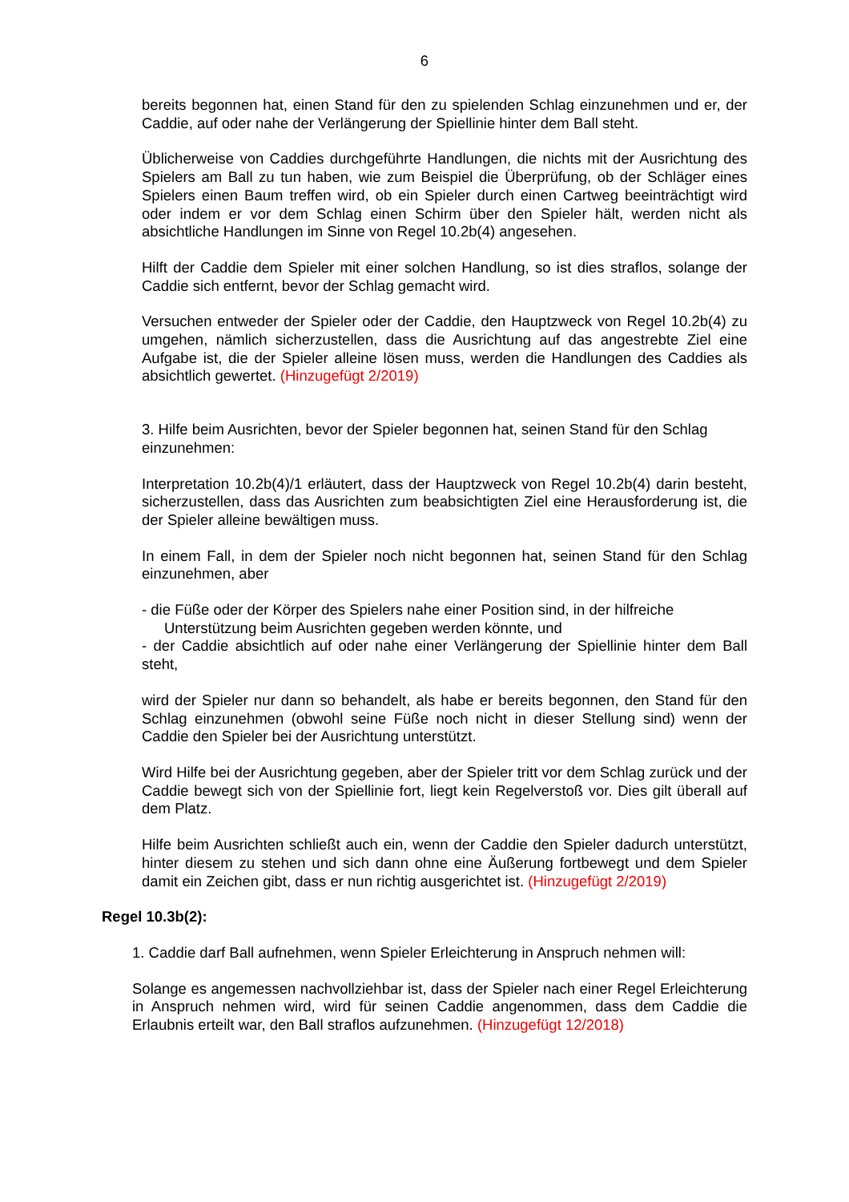6
bereits begonnen hat, einen Stand für den zu spielenden Schlag einzunehmen und er, der Caddie, auf oder nahe der Verlängerung der Spiellinie hinter dem Ball steht.
Üblicherweise von Caddies durchgeführte Handlungen, die nichts mit der Ausrichtung des Spielers am Ball zu tun haben, wie zum Beispiel die Überprüfung, ob der Schläger eines Spielers einen Baum treffen wird, ob ein Spieler durch einen Cartweg beeinträchtigt wird oder indem er vor dem Schlag einen Schirm über den Spieler hält, werden nicht als absichtliche Handlungen im Sinne von Regel 10.2b(4) angesehen.
Hilft der Caddie dem Spieler mit einer solchen Handlung, so ist dies straflos, solange der Caddie sich entfernt, bevor der Schlag gemacht wird.
Versuchen entweder der Spieler oder der Caddie, den Hauptzweck von Regel 10.2b(4) zu umgehen, nämlich sicherzustellen, dass die Ausrichtung auf das angestrebte Ziel eine Aufgabe ist, die der Spieler alleine lösen muss, werden die Handlungen des Caddies als absichtlich gewertet. (Hinzugefügt 2/2019)
3. Hilfe beim Ausrichten, bevor der Spieler begonnen hat, seinen Stand für den Schlag einzunehmen:
Interpretation 10.2b(4)/1 erläutert, dass der Hauptzweck von Regel 10.2b(4) darin besteht, sicherzustellen, dass das Ausrichten zum beabsichtigten Ziel eine Herausforderung ist, die der Spieler alleine bewältigen muss.
In einem Fall, in dem der Spieler noch nicht begonnen hat, seinen Stand für den Schlag einzunehmen, aber
- die Füße oder der Körper des Spielers nahe einer Position sind, in der hilfreiche
Unterstützung beim Ausrichten gegeben werden könnte, und
- der Caddie absichtlich auf oder nahe einer Verlängerung der Spiellinie hinter dem Ball steht,
wird der Spieler nur dann so behandelt, als habe er bereits begonnen, den Stand für den Schlag einzunehmen (obwohl seine Füße noch nicht in dieser Stellung sind) wenn der Caddie den Spieler bei der Ausrichtung unterstützt.
Wird Hilfe bei der Ausrichtung gegeben, aber der Spieler tritt vor dem Schlag zurück und der Caddie bewegt sich von der Spiellinie fort, liegt kein Regelverstoß vor. Dies gilt überall auf dem Platz.
Hilfe beim Ausrichten schließt auch ein, wenn der Caddie den Spieler dadurch unterstützt, hinter diesem zu stehen und sich dann ohne eine Äußerung fortbewegt und dem Spieler damit ein Zeichen gibt, dass er nun richtig ausgerichtet ist. (Hinzugefügt 2/2019)
Regel 10.3b(2):
1. Caddie darf Ball aufnehmen, wenn Spieler Erleichterung in Anspruch nehmen will:
Solange es angemessen nachvollziehbar ist, dass der Spieler nach einer Regel Erleichterung in Anspruch nehmen wird, wird für seinen Caddie angenommen, dass dem Caddie die Erlaubnis erteilt war, den Ball straflos aufzunehmen. (Hinzugefügt 12/2018)